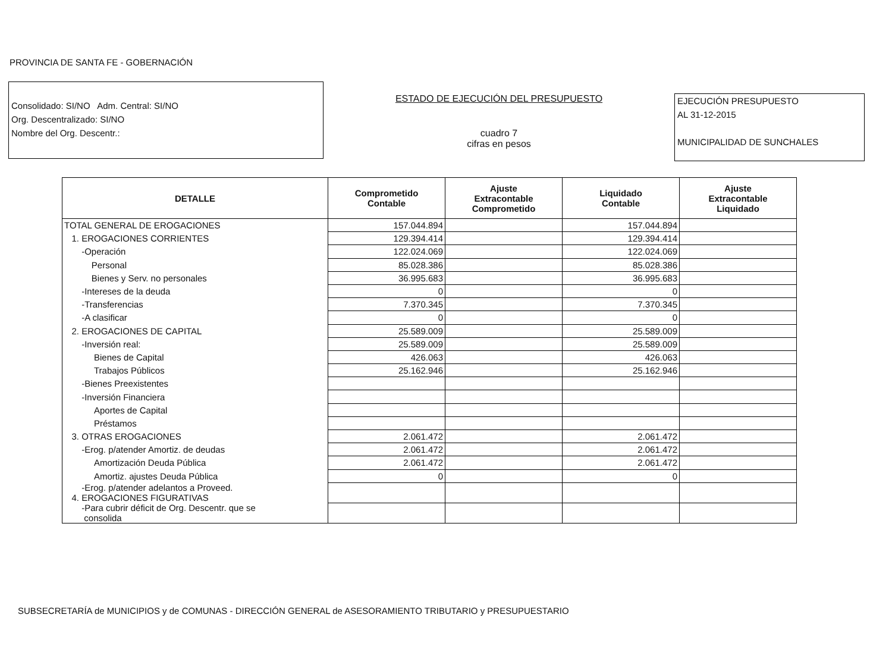PROVINCIA DE SANTA FE - GOBERNACIÓN
Consolidado: SI/NO Adm. Central: SI/NO
Org. Descentralizado: SI/NO
Nombre del Org. Descentr.:
ESTADO DE EJECUCIÓN DEL PRESUPUESTO
cuadro 7
cifras en pesos
EJECUCIÓN PRESUPUESTO
AL 31-12-2015
MUNICIPALIDAD DE SUNCHALES
| DETALLE | Comprometido Contable | Ajuste Extracontable Comprometido | Liquidado Contable | Ajuste Extracontable Liquidado |
| --- | --- | --- | --- | --- |
| TOTAL GENERAL DE EROGACIONES | 157.044.894 | | 157.044.894 | |
| 1. EROGACIONES CORRIENTES | 129.394.414 | | 129.394.414 | |
| -Operación | 122.024.069 | | 122.024.069 | |
| Personal | 85.028.386 | | 85.028.386 | |
| Bienes y Serv. no personales | 36.995.683 | | 36.995.683 | |
| -Intereses de la deuda | 0 | | 0 | |
| -Transferencias | 7.370.345 | | 7.370.345 | |
| -A clasificar | 0 | | 0 | |
| 2. EROGACIONES DE CAPITAL | 25.589.009 | | 25.589.009 | |
| -Inversión real: | 25.589.009 | | 25.589.009 | |
| Bienes de Capital | 426.063 | | 426.063 | |
| Trabajos Públicos | 25.162.946 | | 25.162.946 | |
| -Bienes Preexistentes | | | | |
| -Inversión Financiera | | | | |
| Aportes de Capital | | | | |
| Préstamos | | | | |
| 3. OTRAS EROGACIONES | 2.061.472 | | 2.061.472 | |
| -Erog. p/atender Amortiz. de deudas | 2.061.472 | | 2.061.472 | |
| Amortización Deuda Pública | 2.061.472 | | 2.061.472 | |
| Amortiz. ajustes Deuda Pública | 0 | | 0 | |
| -Erog. p/atender adelantos a Proveed. 4. EROGACIONES FIGURATIVAS | | | | |
| -Para cubrir déficit de Org. Descentr. que se consolida | | | | |
SUBSECRETARÍA de MUNICIPIOS y de COMUNAS - DIRECCIÓN GENERAL de ASESORAMIENTO TRIBUTARIO y PRESUPUESTARIO